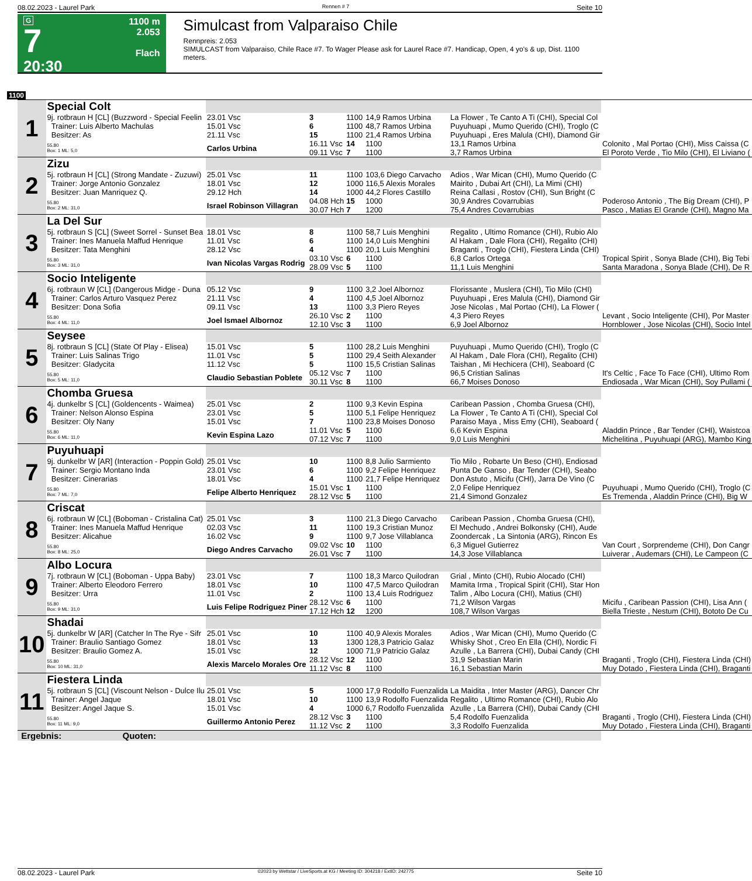08.02.2023 - Laurel Park Rennen # 7 Seite 10
G
7
20:30
1100 m
2.053
Flach
Simulcast from Valparaiso Chile
Rennpreis: 2.053
SIMULCAST from Valparaiso, Chile Race #7. To Wager Please ask for Laurel Race #7. Handicap, Open, 4 yo's & up, Dist. 1100 meters.
1100
| 1 | Special Colt | | | | | | |
| | 9j. rotbraun H [CL] (Buzzword - Special Feelin Trainer: Luis Alberto Machulas Besitzer: As | 23.01 Vsc 15.01 Vsc 21.11 Vsc | 3 6 15 | 1100 1100 1100 | 14,9 Ramos Urbina 48,7 Ramos Urbina 21,4 Ramos Urbina | La Flower , Te Canto A Ti (CHI), Special Col Puyuhuapi , Mumo Querido (CHI), Troglo (C Puyuhuapi , Eres Malula (CHI), Diamond Gir | |
| | 55.80 Box: 1 ML: 5,0 | Carlos Urbina | 16.11 Vsc 09.11 Vsc | 14 7 | 1100 1100 | 13,1 Ramos Urbina 3,7 Ramos Urbina | Colonito , Mal Portao (CHI), Miss Caissa (C El Poroto Verde , Tio Milo (CHI), El Liviano ( |
| 2 | Zizu | | | | | | |
| | 5j. rotbraun H [CL] (Strong Mandate - Zuzuwi) Trainer: Jorge Antonio Gonzalez Besitzer: Juan Manriquez Q. | 25.01 Vsc 18.01 Vsc 29.12 Hch | 11 12 14 | 1100 1000 1000 | 103,6 Diego Carvacho 116,5 Alexis Morales 44,2 Flores Castillo | Adios , War Mican (CHI), Mumo Querido (C Mairito , Dubai Art (CHI), La Mimi (CHI) Reina Callasi , Rostov (CHI), Sun Bright (C | |
| | 55.80 Box: 2 ML: 31,0 | Israel Robinson Villagran | 04.08 Hch 30.07 Hch | 15 7 | 1000 1200 | 30,9 Andres Covarrubias 75,4 Andres Covarrubias | Poderoso Antonio , The Big Dream (CHI), P Pasco , Matias El Grande (CHI), Magno Ma |
| 3 | La Del Sur | | | | | | |
| | 5j. rotbraun S [CL] (Sweet Sorrel - Sunset Bea Trainer: Ines Manuela Maffud Henrique Besitzer: Tata Menghini | 18.01 Vsc 11.01 Vsc 28.12 Vsc | 8 6 4 | 1100 1100 1100 | 58,7 Luis Menghini 14,0 Luis Menghini 20,1 Luis Menghini | Regalito , Ultimo Romance (CHI), Rubio Alo Al Hakam , Dale Flora (CHI), Regalito (CHI) Braganti , Troglo (CHI), Fiestera Linda (CHI) | |
| | 55.80 Box: 3 ML: 31,0 | Ivan Nicolas Vargas Rodrig | 03.10 Vsc 28.09 Vsc | 6 5 | 1100 1100 | 6,8 Carlos Ortega 11,1 Luis Menghini | Tropical Spirit , Sonya Blade (CHI), Big Tebi Santa Maradona , Sonya Blade (CHI), De R |
| 4 | Socio Inteligente | | | | | | |
| | 6j. rotbraun W [CL] (Dangerous Midge - Duna Trainer: Carlos Arturo Vasquez Perez Besitzer: Dona Sofia | 05.12 Vsc 21.11 Vsc 09.11 Vsc | 9 4 13 | 1100 1100 1100 | 3,2 Joel Albornoz 4,5 Joel Albornoz 3,3 Piero Reyes | Florissante , Muslera (CHI), Tio Milo (CHI) Puyuhuapi , Eres Malula (CHI), Diamond Gir Jose Nicolas , Mal Portao (CHI), La Flower ( | |
| | 55.80 Box: 4 ML: 11,0 | Joel Ismael Albornoz | 26.10 Vsc 12.10 Vsc | 2 3 | 1100 1100 | 4,3 Piero Reyes 6,9 Joel Albornoz | Levant , Socio Inteligente (CHI), Por Master Hornblower , Jose Nicolas (CHI), Socio Intel |
| 5 | Seysee | | | | | | |
| | 8j. rotbraun S [CL] (State Of Play - Elisea) Trainer: Luis Salinas Trigo Besitzer: Gladycita | 15.01 Vsc 11.01 Vsc 11.12 Vsc | 5 5 5 | 1100 1100 1100 | 28,2 Luis Menghini 29,4 Seith Alexander 15,5 Cristian Salinas | Puyuhuapi , Mumo Querido (CHI), Troglo (C Al Hakam , Dale Flora (CHI), Regalito (CHI) Taishan , Mi Hechicera (CHI), Seaboard (C | |
| | 55.80 Box: 5 ML: 11,0 | Claudio Sebastian Poblete | 05.12 Vsc 30.11 Vsc | 7 8 | 1100 1100 | 96,5 Cristian Salinas 66,7 Moises Donoso | It's Celtic , Face To Face (CHI), Ultimo Rom Endiosada , War Mican (CHI), Soy Pullami ( |
| 6 | Chomba Gruesa | | | | | | |
| | 4j. dunkelbr S [CL] (Goldencents - Waimea) Trainer: Nelson Alonso Espina Besitzer: Oly Nany | 25.01 Vsc 23.01 Vsc 15.01 Vsc | 2 5 7 | 1100 1100 1100 | 9,3 Kevin Espina 5,1 Felipe Henriquez 23,8 Moises Donoso | Caribean Passion , Chomba Gruesa (CHI), La Flower , Te Canto A Ti (CHI), Special Col Paraiso Maya , Miss Emy (CHI), Seaboard ( | |
| | 55.80 Box: 6 ML: 11,0 | Kevin Espina Lazo | 11.01 Vsc 07.12 Vsc | 5 7 | 1100 1100 | 6,6 Kevin Espina 9,0 Luis Menghini | Aladdin Prince , Bar Tender (CHI), Waistcoa Michelitina , Puyuhuapi (ARG), Mambo King |
| 7 | Puyuhuapi | | | | | | |
| | 9j. dunkelbr W [AR] (Interaction - Poppin Gold) Trainer: Sergio Montano Inda Besitzer: Cinerarias | 25.01 Vsc 23.01 Vsc 18.01 Vsc | 10 6 4 | 1100 1100 1100 | 8,8 Julio Sarmiento 9,2 Felipe Henriquez 21,7 Felipe Henriquez | Tio Milo , Robarte Un Beso (CHI), Endiosad Punta De Ganso , Bar Tender (CHI), Seabo Don Astuto , Micifu (CHI), Jarra De Vino (C | |
| | 55.80 Box: 7 ML: 7,0 | Felipe Alberto Henriquez | 15.01 Vsc 28.12 Vsc | 1 5 | 1100 1100 | 2,0 Felipe Henriquez 21,4 Simond Gonzalez | Puyuhuapi , Mumo Querido (CHI), Troglo (C Es Tremenda , Aladdin Prince (CHI), Big W |
| 8 | Criscat | | | | | | |
| | 6j. rotbraun W [CL] (Boboman - Cristalina Cat) Trainer: Ines Manuela Maffud Henrique Besitzer: Alicahue | 25.01 Vsc 02.03 Vsc 16.02 Vsc | 3 11 9 | 1100 1100 1100 | 21,3 Diego Carvacho 19,3 Cristian Munoz 9,7 Jose Villablanca | Caribean Passion , Chomba Gruesa (CHI), El Mechudo , Andrei Bolkonsky (CHI), Aude Zoondercak , La Sintonia (ARG), Rincon Es | |
| | 55.80 Box: 8 ML: 25,0 | Diego Andres Carvacho | 09.02 Vsc 26.01 Vsc | 10 7 | 1100 1100 | 6,3 Miguel Gutierrez 14,3 Jose Villablanca | Van Court , Sorprendeme (CHI), Don Cangr Luiverar , Audemars (CHI), Le Campeon (C |
| 9 | Albo Locura | | | | | | |
| | 7j. rotbraun W [CL] (Boboman - Uppa Baby) Trainer: Alberto Eleodoro Ferrero Besitzer: Urra | 23.01 Vsc 18.01 Vsc 11.01 Vsc | 7 10 2 | 1100 1100 1100 | 18,3 Marco Quilodran 47,5 Marco Quilodran 13,4 Luis Rodriguez | Grial , Minto (CHI), Rubio Alocado (CHI) Mamita Irma , Tropical Spirit (CHI), Star Hon Talim , Albo Locura (CHI), Matius (CHI) | |
| | 55.80 Box: 9 ML: 31,0 | Luis Felipe Rodriguez Piner | 28.12 Vsc 17.12 Hch | 6 12 | 1100 1200 | 71,2 Wilson Vargas 108,7 Wilson Vargas | Micifu , Caribean Passion (CHI), Lisa Ann ( Biella Trieste , Nestum (CHI), Bototo De Cu |
| 10 | Shadai | | | | | | |
| | 5j. dunkelbr W [AR] (Catcher In The Rye - Sifr Trainer: Braulio Santiago Gomez Besitzer: Braulio Gomez A. | 25.01 Vsc 18.01 Vsc 15.01 Vsc | 10 13 12 | 1100 1300 1000 | 40,9 Alexis Morales 128,3 Patricio Galaz 71,9 Patricio Galaz | Adios , War Mican (CHI), Mumo Querido (C Whisky Shot , Creo En Ella (CHI), Nordic Fi Azulle , La Barrera (CHI), Dubai Candy (CHI | |
| | 55.80 Box: 10 ML: 31,0 | Alexis Marcelo Morales Ore | 28.12 Vsc 11.12 Vsc | 12 8 | 1100 1100 | 31,9 Sebastian Marin 16,1 Sebastian Marin | Braganti , Troglo (CHI), Fiestera Linda (CHI) Muy Dotado , Fiestera Linda (CHI), Braganti |
| 11 | Fiestera Linda | | | | | | |
| | 5j. rotbraun S [CL] (Viscount Nelson - Dulce Ilu Trainer: Angel Jaque Besitzer: Angel Jaque S. | 25.01 Vsc 18.01 Vsc 15.01 Vsc | 5 10 4 | 1000 1100 1000 | 17,9 Rodolfo Fuenzalida 13,9 Rodolfo Fuenzalida 6,7 Rodolfo Fuenzalida | La Maidita , Inter Master (ARG), Dancer Chr Regalito , Ultimo Romance (CHI), Rubio Alo Azulle , La Barrera (CHI), Dubai Candy (CHI | |
| | 55.80 Box: 11 ML: 9,0 | Guillermo Antonio Perez | 28.12 Vsc 11.12 Vsc | 3 2 | 1100 1100 | 5,4 Rodolfo Fuenzalida 3,3 Rodolfo Fuenzalida | Braganti , Troglo (CHI), Fiestera Linda (CHI) Muy Dotado , Fiestera Linda (CHI), Braganti |
| Ergebnis: Quoten: | | | | | | | |
08.02.2023 - Laurel Park ©2023 by Wettstar / LiveSports.at KG / Meeting ID: 304218 / ExtID: 242775 Seite 10